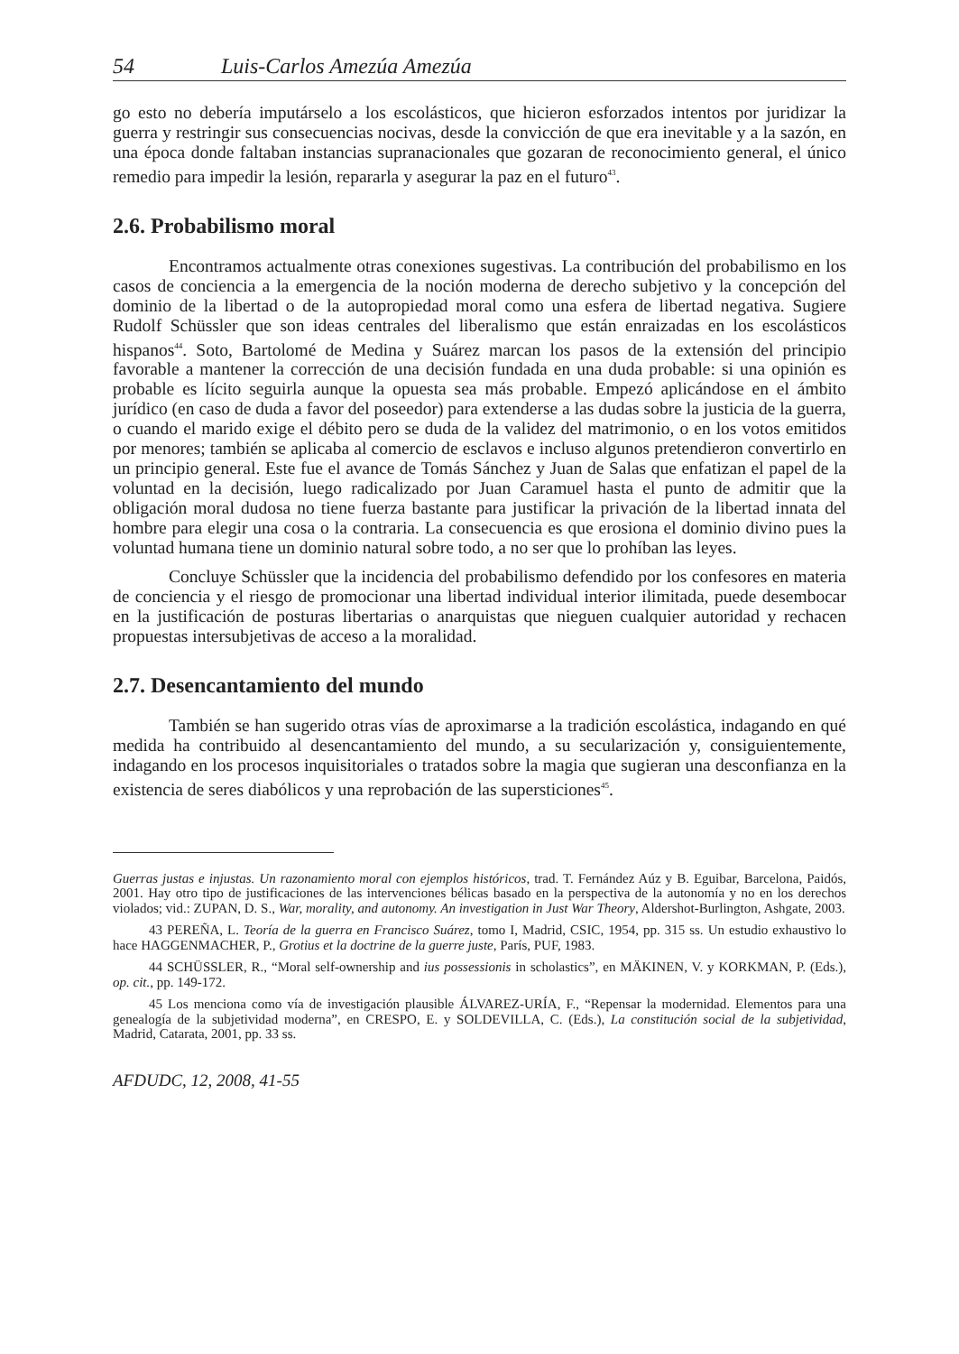54 Luis-Carlos Amezúa Amezúa
go esto no debería imputárselo a los escolásticos, que hicieron esforzados intentos por juridizar la guerra y restringir sus consecuencias nocivas, desde la convicción de que era inevitable y a la sazón, en una época donde faltaban instancias supranacionales que gozaran de reconocimiento general, el único remedio para impedir la lesión, repararla y asegurar la paz en el futuro<sup>43</sup>.
2.6. Probabilismo moral
Encontramos actualmente otras conexiones sugestivas. La contribución del probabilismo en los casos de conciencia a la emergencia de la noción moderna de derecho subjetivo y la concepción del dominio de la libertad o de la autopropiedad moral como una esfera de libertad negativa. Sugiere Rudolf Schüssler que son ideas centrales del liberalismo que están enraizadas en los escolásticos hispanos<sup>44</sup>. Soto, Bartolomé de Medina y Suárez marcan los pasos de la extensión del principio favorable a mantener la corrección de una decisión fundada en una duda probable: si una opinión es probable es lícito seguirla aunque la opuesta sea más probable. Empezó aplicándose en el ámbito jurídico (en caso de duda a favor del poseedor) para extenderse a las dudas sobre la justicia de la guerra, o cuando el marido exige el débito pero se duda de la validez del matrimonio, o en los votos emitidos por menores; también se aplicaba al comercio de esclavos e incluso algunos pretendieron convertirlo en un principio general. Este fue el avance de Tomás Sánchez y Juan de Salas que enfatizan el papel de la voluntad en la decisión, luego radicalizado por Juan Caramuel hasta el punto de admitir que la obligación moral dudosa no tiene fuerza bastante para justificar la privación de la libertad innata del hombre para elegir una cosa o la contraria. La consecuencia es que erosiona el dominio divino pues la voluntad humana tiene un dominio natural sobre todo, a no ser que lo prohíban las leyes.
Concluye Schüssler que la incidencia del probabilismo defendido por los confesores en materia de conciencia y el riesgo de promocionar una libertad individual interior ilimitada, puede desembocar en la justificación de posturas libertarias o anarquistas que nieguen cualquier autoridad y rechacen propuestas intersubjetivas de acceso a la moralidad.
2.7. Desencantamiento del mundo
También se han sugerido otras vías de aproximarse a la tradición escolástica, indagando en qué medida ha contribuido al desencantamiento del mundo, a su secularización y, consiguientemente, indagando en los procesos inquisitoriales o tratados sobre la magia que sugieran una desconfianza en la existencia de seres diabólicos y una reprobación de las supersticiones<sup>45</sup>.
Guerras justas e injustas. Un razonamiento moral con ejemplos históricos, trad. T. Fernández Aúz y B. Eguibar, Barcelona, Paidós, 2001. Hay otro tipo de justificaciones de las intervenciones bélicas basado en la perspectiva de la autonomía y no en los derechos violados; vid.: ZUPAN, D. S., War, morality, and autonomy. An investigation in Just War Theory, Aldershot-Burlington, Ashgate, 2003.
43 PEREÑA, L. Teoría de la guerra en Francisco Suárez, tomo I, Madrid, CSIC, 1954, pp. 315 ss. Un estudio exhaustivo lo hace HAGGENMACHER, P., Grotius et la doctrine de la guerre juste, París, PUF, 1983.
44 SCHÜSSLER, R., “Moral self-ownership and ius possessionis in scholastics”, en MÄKINEN, V. y KORKMAN, P. (Eds.), op. cit., pp. 149-172.
45 Los menciona como vía de investigación plausible ÁLVAREZ-URÍA, F., “Repensar la modernidad. Elementos para una genealogía de la subjetividad moderna”, en CRESPO, E. y SOLDEVILLA, C. (Eds.), La constitución social de la subjetividad, Madrid, Catarata, 2001, pp. 33 ss.
AFDUDC, 12, 2008, 41-55